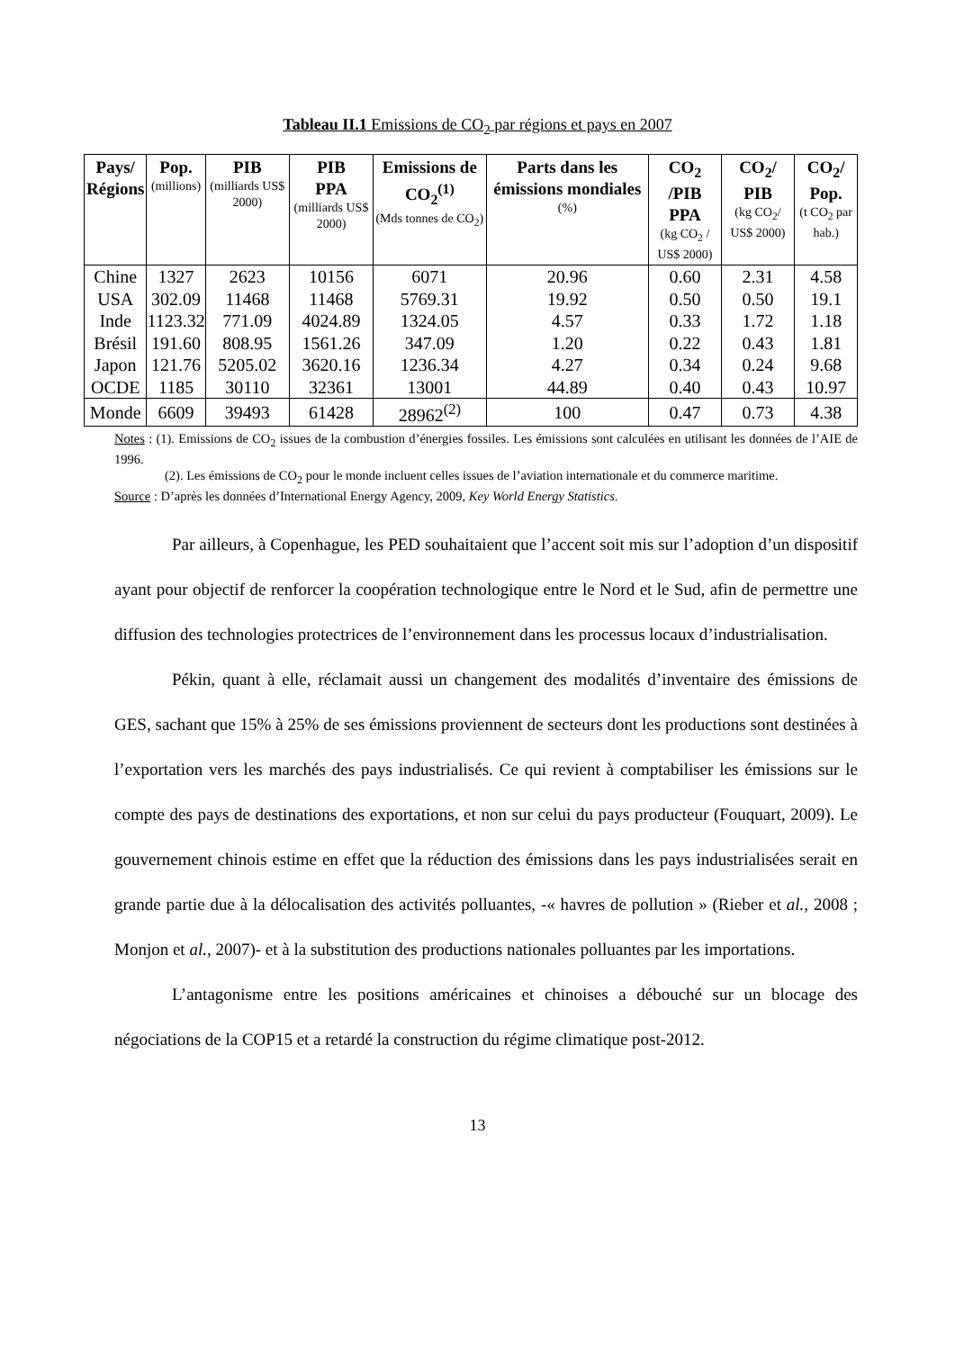Tableau II.1 Emissions de CO<sub>2</sub> par régions et pays en 2007
| Pays/ Régions | Pop. (millions) | PIB (milliards US$ 2000) | PIB PPA (milliards US$ 2000) | Emissions de CO<sub>2</sub><sup>(1)</sup> (Mds tonnes de CO<sub>2</sub>) | Parts dans les émissions mondiales (%) | CO<sub>2</sub> /PIB PPA (kg CO<sub>2</sub> / US$ 2000) | CO<sub>2</sub>/ PIB (kg CO<sub>2</sub>/ US$ 2000) | CO<sub>2</sub>/ Pop. (t CO<sub>2</sub> par hab.) |
| --- | --- | --- | --- | --- | --- | --- | --- | --- |
| Chine | 1327 | 2623 | 10156 | 6071 | 20.96 | 0.60 | 2.31 | 4.58 |
| USA | 302.09 | 11468 | 11468 | 5769.31 | 19.92 | 0.50 | 0.50 | 19.1 |
| Inde | 1123.32 | 771.09 | 4024.89 | 1324.05 | 4.57 | 0.33 | 1.72 | 1.18 |
| Brésil | 191.60 | 808.95 | 1561.26 | 347.09 | 1.20 | 0.22 | 0.43 | 1.81 |
| Japon | 121.76 | 5205.02 | 3620.16 | 1236.34 | 4.27 | 0.34 | 0.24 | 9.68 |
| OCDE | 1185 | 30110 | 32361 | 13001 | 44.89 | 0.40 | 0.43 | 10.97 |
| Monde | 6609 | 39493 | 61428 | 28962<sup>(2)</sup> | 100 | 0.47 | 0.73 | 4.38 |
Notes : (1). Emissions de CO<sub>2</sub> issues de la combustion d’énergies fossiles. Les émissions sont calculées en utilisant les données de l’AIE de 1996.
(2). Les émissions de CO<sub>2</sub> pour le monde incluent celles issues de l’aviation internationale et du commerce maritime.
Source : D’après les données d’International Energy Agency, 2009, Key World Energy Statistics.
Par ailleurs, à Copenhague, les PED souhaitaient que l’accent soit mis sur l’adoption d’un dispositif ayant pour objectif de renforcer la coopération technologique entre le Nord et le Sud, afin de permettre une diffusion des technologies protectrices de l’environnement dans les processus locaux d’industrialisation.
Pékin, quant à elle, réclamait aussi un changement des modalités d’inventaire des émissions de GES, sachant que 15% à 25% de ses émissions proviennent de secteurs dont les productions sont destinées à l’exportation vers les marchés des pays industrialisés. Ce qui revient à comptabiliser les émissions sur le compte des pays de destinations des exportations, et non sur celui du pays producteur (Fouquart, 2009). Le gouvernement chinois estime en effet que la réduction des émissions dans les pays industrialisées serait en grande partie due à la délocalisation des activités polluantes, -« havres de pollution » (Rieber et al., 2008 ; Monjon et al., 2007)- et à la substitution des productions nationales polluantes par les importations.
L’antagonisme entre les positions américaines et chinoises a débouché sur un blocage des négociations de la COP15 et a retardé la construction du régime climatique post-2012.
13